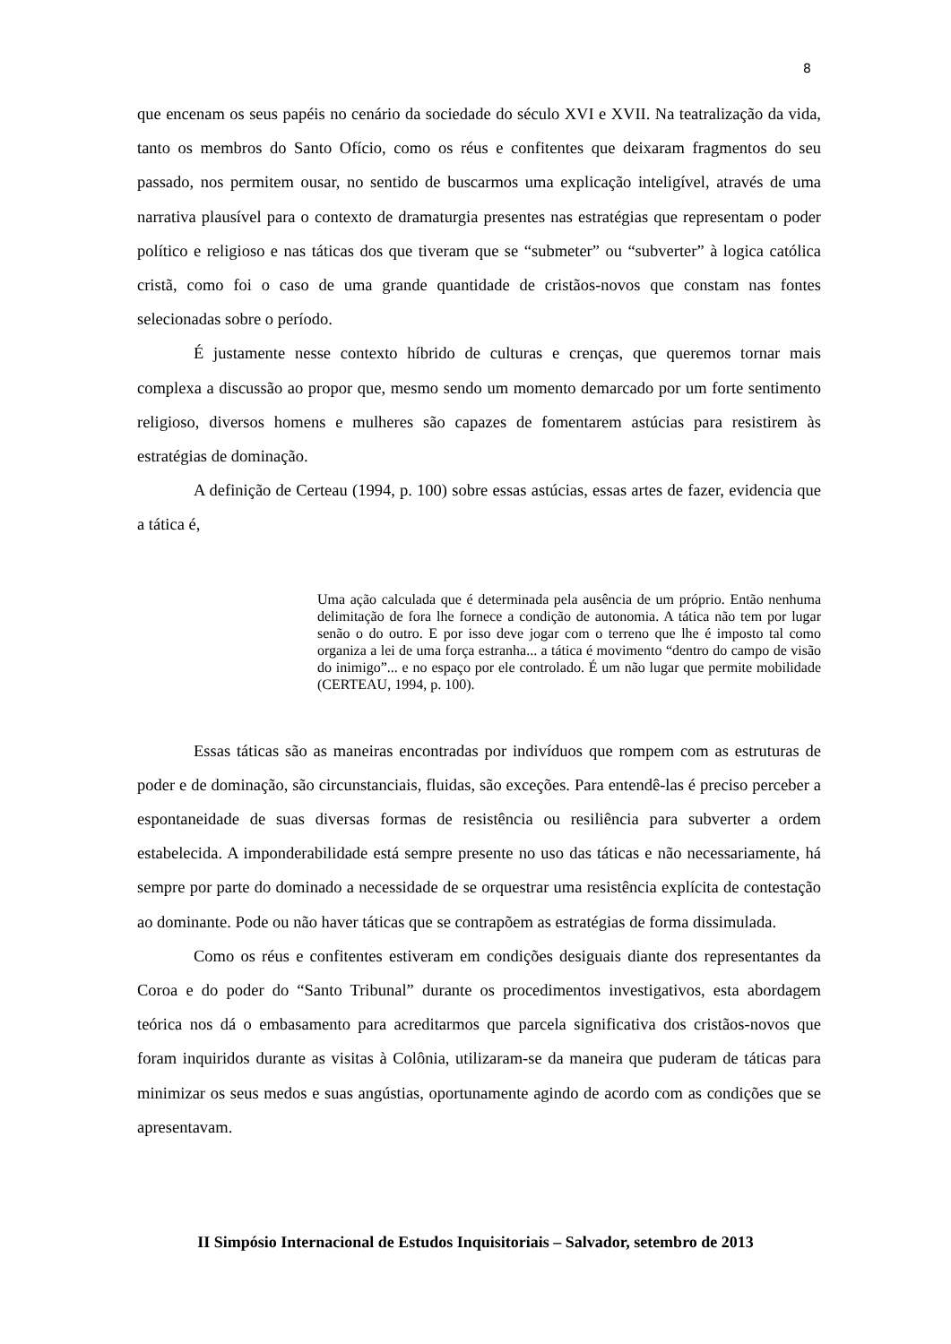8
que encenam os seus papéis no cenário da sociedade do século XVI e XVII. Na teatralização da vida, tanto os membros do Santo Ofício, como os réus e confitentes que deixaram fragmentos do seu passado, nos permitem ousar, no sentido de buscarmos uma explicação inteligível, através de uma narrativa plausível para o contexto de dramaturgia presentes nas estratégias que representam o poder político e religioso e nas táticas dos que tiveram que se “submeter” ou “subverter” à logica católica cristã, como foi o caso de uma grande quantidade de cristãos-novos que constam nas fontes selecionadas sobre o período.
É justamente nesse contexto híbrido de culturas e crenças, que queremos tornar mais complexa a discussão ao propor que, mesmo sendo um momento demarcado por um forte sentimento religioso, diversos homens e mulheres são capazes de fomentarem astúcias para resistirem às estratégias de dominação.
A definição de Certeau (1994, p. 100) sobre essas astúcias, essas artes de fazer, evidencia que a tática é,
Uma ação calculada que é determinada pela ausência de um próprio. Então nenhuma delimitação de fora lhe fornece a condição de autonomia. A tática não tem por lugar senão o do outro. E por isso deve jogar com o terreno que lhe é imposto tal como organiza a lei de uma força estranha... a tática é movimento “dentro do campo de visão do inimigo”... e no espaço por ele controlado. É um não lugar que permite mobilidade (CERTEAU, 1994, p. 100).
Essas táticas são as maneiras encontradas por indivíduos que rompem com as estruturas de poder e de dominação, são circunstanciais, fluidas, são exceções. Para entendê-las é preciso perceber a espontaneidade de suas diversas formas de resistência ou resiliência para subverter a ordem estabelecida. A imponderabilidade está sempre presente no uso das táticas e não necessariamente, há sempre por parte do dominado a necessidade de se orquestrar uma resistência explícita de contestação ao dominante. Pode ou não haver táticas que se contrapõem as estratégias de forma dissimulada.
Como os réus e confitentes estiveram em condições desiguais diante dos representantes da Coroa e do poder do “Santo Tribunal” durante os procedimentos investigativos, esta abordagem teórica nos dá o embasamento para acreditarmos que parcela significativa dos cristãos-novos que foram inquiridos durante as visitas à Colônia, utilizaram-se da maneira que puderam de táticas para minimizar os seus medos e suas angústias, oportunamente agindo de acordo com as condições que se apresentavam.
II Simpósio Internacional de Estudos Inquisitoriais – Salvador, setembro de 2013